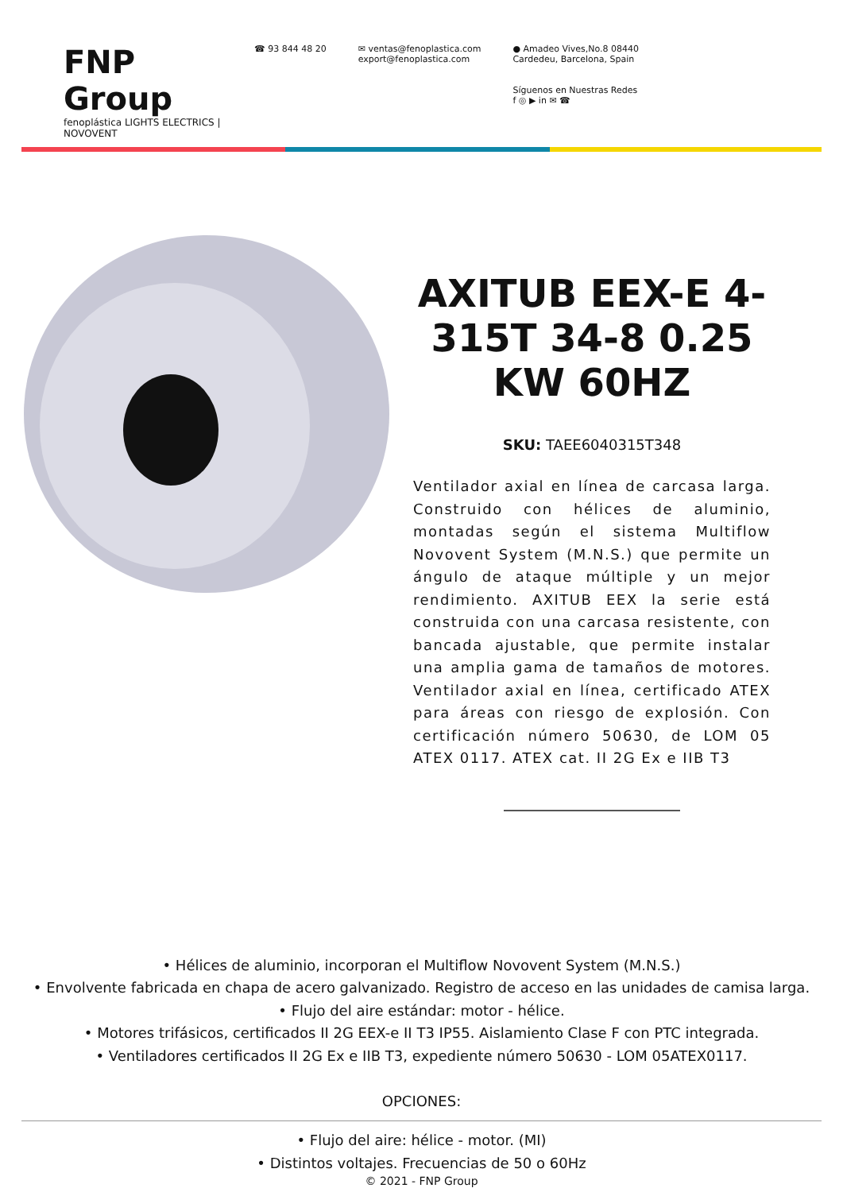FNP Group
fenoplástica LIGHTS ELECTRICS | NOVOVENT
☎ 93 844 48 20 ✉ ventas@fenoplastica.com
export@fenoplastica.com
● Amadeo Vives,No.8 08440
Cardedeu, Barcelona, Spain
Síguenos en Nuestras Redes
f ◎ ▶ in ✉ ☎
AXITUB EEX-E 4-315T 34-8 0.25 KW 60HZ
SKU: TAEE6040315T348
Ventilador axial en línea de carcasa larga. Construido con hélices de aluminio, montadas según el sistema Multiflow Novovent System (M.N.S.) que permite un ángulo de ataque múltiple y un mejor rendimiento. AXITUB EEX la serie está construida con una carcasa resistente, con bancada ajustable, que permite instalar una amplia gama de tamaños de motores. Ventilador axial en línea, certificado ATEX para áreas con riesgo de explosión. Con certificación número 50630, de LOM 05 ATEX 0117. ATEX cat. II 2G Ex e IIB T3
• Hélices de aluminio, incorporan el Multiflow Novovent System (M.N.S.)
• Envolvente fabricada en chapa de acero galvanizado. Registro de acceso en las unidades de camisa larga.
• Flujo del aire estándar: motor - hélice.
• Motores trifásicos, certificados II 2G EEX-e II T3 IP55. Aislamiento Clase F con PTC integrada.
• Ventiladores certificados II 2G Ex e IIB T3, expediente número 50630 - LOM 05ATEX0117.
OPCIONES:
• Flujo del aire: hélice - motor. (MI)
• Distintos voltajes. Frecuencias de 50 o 60Hz
© 2021 - FNP Group